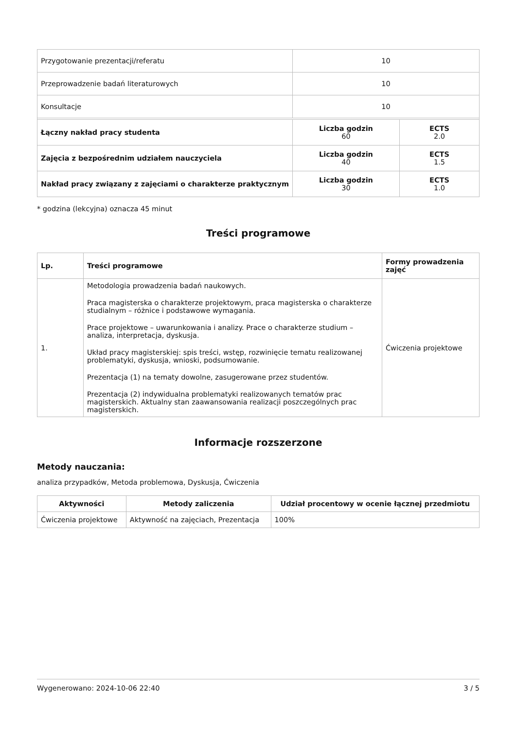| Przygotowanie prezentacji/referatu | 10 | |
| Przeprowadzenie badań literaturowych | 10 | |
| Konsultacje | 10 | |
| Łączny nakład pracy studenta | Liczba godzin 60 | ECTS 2.0 |
| Zajęcia z bezpośrednim udziałem nauczyciela | Liczba godzin 40 | ECTS 1.5 |
| Nakład pracy związany z zajęciami o charakterze praktycznym | Liczba godzin 30 | ECTS 1.0 |
* godzina (lekcyjna) oznacza 45 minut
Treści programowe
| Lp. | Treści programowe | Formy prowadzenia zajęć |
| --- | --- | --- |
| 1. | Metodologia prowadzenia badań naukowych. Praca magisterska o charakterze projektowym, praca magisterska o charakterze studialnym – różnice i podstawowe wymagania. Prace projektowe – uwarunkowania i analizy. Prace o charakterze studium – analiza, interpretacja, dyskusja. Układ pracy magisterskiej: spis treści, wstęp, rozwinięcie tematu realizowanej problematyki, dyskusja, wnioski, podsumowanie. Prezentacja (1) na tematy dowolne, zasugerowane przez studentów. Prezentacja (2) indywidualna problematyki realizowanych tematów prac magisterskich. Aktualny stan zaawansowania realizacji poszczególnych prac magisterskich. | Ćwiczenia projektowe |
Informacje rozszerzone
Metody nauczania:
analiza przypadków, Metoda problemowa, Dyskusja, Ćwiczenia
| Aktywności | Metody zaliczenia | Udział procentowy w ocenie łącznej przedmiotu |
| --- | --- | --- |
| Ćwiczenia projektowe | Aktywność na zajęciach, Prezentacja | 100% |
Wygenerowano: 2024-10-06 22:40 3 / 5